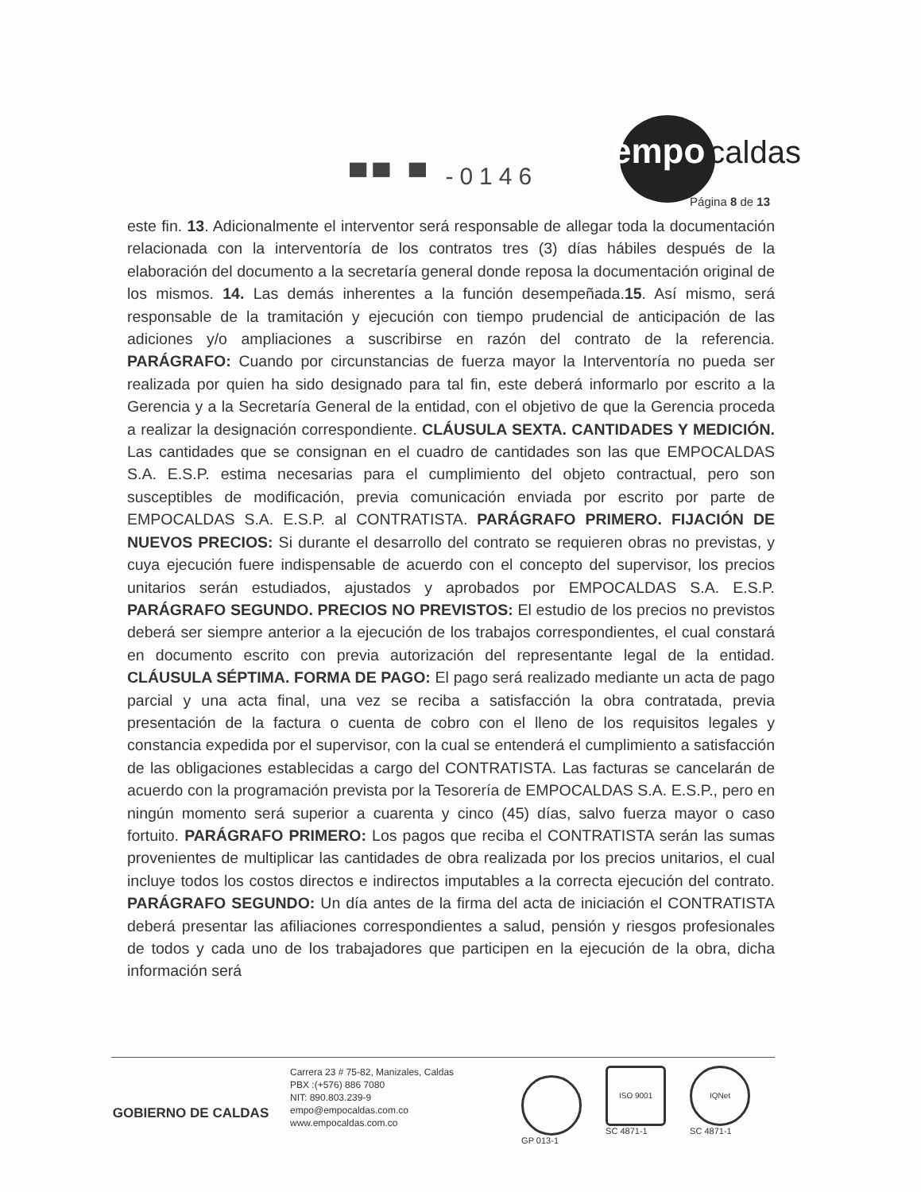empo caldas
▀▀ ▀ -0146
Página 8 de 13
este fin. 13. Adicionalmente el interventor será responsable de allegar toda la documentación relacionada con la interventoría de los contratos tres (3) días hábiles después de la elaboración del documento a la secretaría general donde reposa la documentación original de los mismos. 14. Las demás inherentes a la función desempeñada.15. Así mismo, será responsable de la tramitación y ejecución con tiempo prudencial de anticipación de las adiciones y/o ampliaciones a suscribirse en razón del contrato de la referencia. PARÁGRAFO: Cuando por circunstancias de fuerza mayor la Interventoría no pueda ser realizada por quien ha sido designado para tal fin, este deberá informarlo por escrito a la Gerencia y a la Secretaría General de la entidad, con el objetivo de que la Gerencia proceda a realizar la designación correspondiente. CLÁUSULA SEXTA. CANTIDADES Y MEDICIÓN. Las cantidades que se consignan en el cuadro de cantidades son las que EMPOCALDAS S.A. E.S.P. estima necesarias para el cumplimiento del objeto contractual, pero son susceptibles de modificación, previa comunicación enviada por escrito por parte de EMPOCALDAS S.A. E.S.P. al CONTRATISTA. PARÁGRAFO PRIMERO. FIJACIÓN DE NUEVOS PRECIOS: Si durante el desarrollo del contrato se requieren obras no previstas, y cuya ejecución fuere indispensable de acuerdo con el concepto del supervisor, los precios unitarios serán estudiados, ajustados y aprobados por EMPOCALDAS S.A. E.S.P. PARÁGRAFO SEGUNDO. PRECIOS NO PREVISTOS: El estudio de los precios no previstos deberá ser siempre anterior a la ejecución de los trabajos correspondientes, el cual constará en documento escrito con previa autorización del representante legal de la entidad. CLÁUSULA SÉPTIMA. FORMA DE PAGO: El pago será realizado mediante un acta de pago parcial y una acta final, una vez se reciba a satisfacción la obra contratada, previa presentación de la factura o cuenta de cobro con el lleno de los requisitos legales y constancia expedida por el supervisor, con la cual se entenderá el cumplimiento a satisfacción de las obligaciones establecidas a cargo del CONTRATISTA. Las facturas se cancelarán de acuerdo con la programación prevista por la Tesorería de EMPOCALDAS S.A. E.S.P., pero en ningún momento será superior a cuarenta y cinco (45) días, salvo fuerza mayor o caso fortuito. PARÁGRAFO PRIMERO: Los pagos que reciba el CONTRATISTA serán las sumas provenientes de multiplicar las cantidades de obra realizada por los precios unitarios, el cual incluye todos los costos directos e indirectos imputables a la correcta ejecución del contrato. PARÁGRAFO SEGUNDO: Un día antes de la firma del acta de iniciación el CONTRATISTA deberá presentar las afiliaciones correspondientes a salud, pensión y riesgos profesionales de todos y cada uno de los trabajadores que participen en la ejecución de la obra, dicha información será
GOBIERNO DE CALDAS
Carrera 23 # 75-82, Manizales, Caldas
PBX :(+576) 886 7080
NIT: 890.803.239-9
empo@empocaldas.com.co
www.empocaldas.com.co
​
GP 013-1
ISO 9001
SC 4871-1
IQNet
SC 4871-1